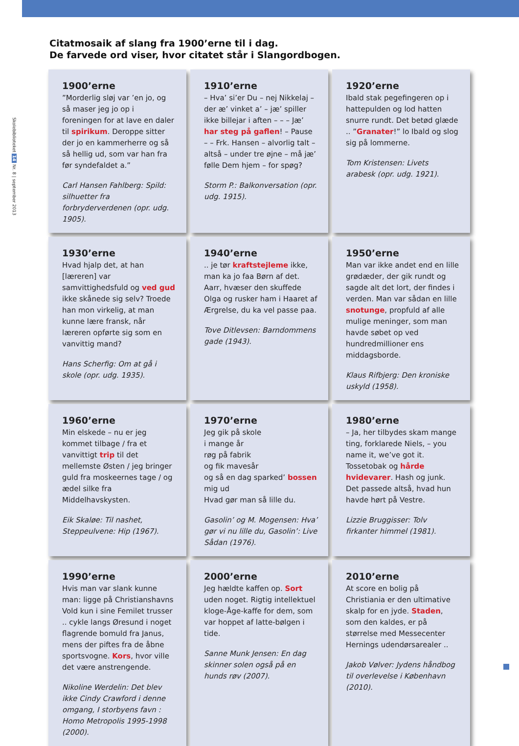Skolebiblioteket 14 Nr. 8 | september 2013
Citatmosaik af slang fra 1900’erne til i dag.
De farvede ord viser, hvor citatet står i Slangordbogen.
1900’erne
”Morderlig sløj var ’en jo, og så maser jeg jo op i foreningen for at lave en daler til spirikum. Deroppe sitter der jo en kammerherre og så så hellig ud, som var han fra før syndefaldet a.”
Carl Hansen Fahlberg: Spild: silhuetter fra forbryderverdenen (opr. udg. 1905).
1910’erne
– Hva’ si’er Du – nej Nikkelaj – der æ’ vinket a’ – jæ’ spiller ikke billejar i aften – – – Jæ’ har steg på gaflen! – Pause – – Frk. Hansen – alvorlig talt – altså – under tre øjne – må jæ’ følle Dem hjem – for spøg?
Storm P.: Balkonversation (opr. udg. 1915).
1920’erne
Ibald stak pegefingeren op i hattepulden og lod hatten snurre rundt. Det betød glæde .. ”Granater!” lo Ibald og slog sig på lommerne.
Tom Kristensen: Livets arabesk (opr. udg. 1921).
1930’erne
Hvad hjalp det, at han [læreren] var samvittighedsfuld og ved gud ikke skånede sig selv? Troede han mon virkelig, at man kunne lære fransk, når læreren opførte sig som en vanvittig mand?
Hans Scherfig: Om at gå i skole (opr. udg. 1935).
1940’erne
.. je tør kraftstejleme ikke, man ka jo faa Børn af det. Aarr, hvæser den skuffede Olga og rusker ham i Haaret af Ærgrelse, du ka vel passe paa.
Tove Ditlevsen: Barndommens gade (1943).
1950’erne
Man var ikke andet end en lille grødæder, der gik rundt og sagde alt det lort, der findes i verden. Man var sådan en lille snotunge, propfuld af alle mulige meninger, som man havde søbet op ved hundredmillioner ens middagsborde.
Klaus Rifbjerg: Den kroniske uskyld (1958).
1960’erne
Min elskede – nu er jeg kommet tilbage / fra et vanvittigt trip til det mellemste Østen / jeg bringer guld fra moskeernes tage / og ædel silke fra Middelhavskysten.
Eik Skaløe: Til nashet, Steppeulvene: Hip (1967).
1970’erne
Jeg gik på skole
i mange år
røg på fabrik
og fik mavesår
og så en dag sparked’ bossen
mig ud
Hvad gør man så lille du.
Gasolin’ og M. Mogensen: Hva’ gør vi nu lille du, Gasolin’: Live Sådan (1976).
1980’erne
– Ja, her tilbydes skam mange ting, forklarede Niels, – you name it, we’ve got it. Tossetobak og hårde hvidevarer. Hash og junk. Det passede altså, hvad hun havde hørt på Vestre.
Lizzie Bruggisser: Tolv firkanter himmel (1981).
1990’erne
Hvis man var slank kunne man: ligge på Christianshavns Vold kun i sine Femilet trusser .. cykle langs Øresund i noget flagrende bomuld fra Janus, mens der piftes fra de åbne sportsvogne. Kors, hvor ville det være anstrengende.
Nikoline Werdelin: Det blev ikke Cindy Crawford i denne omgang, I storbyens favn : Homo Metropolis 1995-1998 (2000).
2000’erne
Jeg hældte kaffen op. Sort uden noget. Rigtig intellektuel kloge-Åge-kaffe for dem, som var hoppet af latte-bølgen i tide.
Sanne Munk Jensen: En dag skinner solen også på en hunds røv (2007).
2010’erne
At score en bolig på Christiania er den ultimative skalp for en jyde. Staden, som den kaldes, er på størrelse med Messecenter Hernings udendørsarealer ..
Jakob Vølver: Jydens håndbog til overlevelse i København (2010).